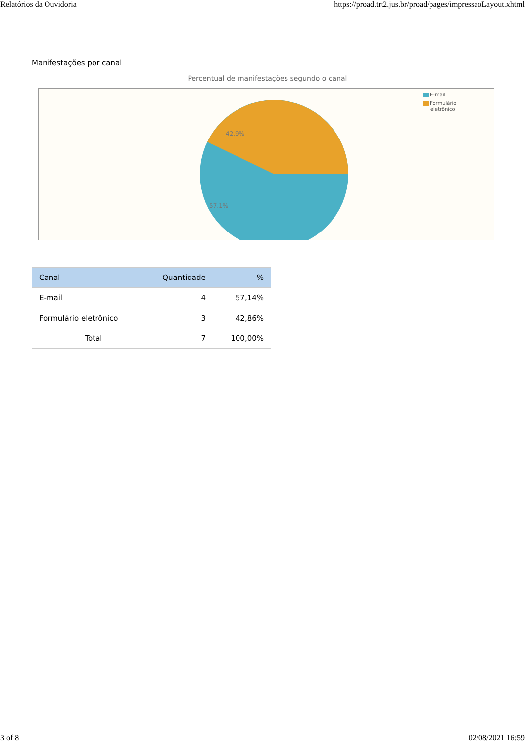Relatórios da Ouvidoria https://proad.trt2.jus.br/proad/pages/impressaoLayout.xhtml
Manifestações por canal
Percentual de manifestações segundo o canal
42.9%
57.1%
E-mail
Formulário
eletrônico
| Canal | Quantidade | % |
| --- | --- | --- |
| E-mail | 4 | 57,14% |
| Formulário eletrônico | 3 | 42,86% |
| Total | 7 | 100,00% |
3 of 8 02/08/2021 16:59